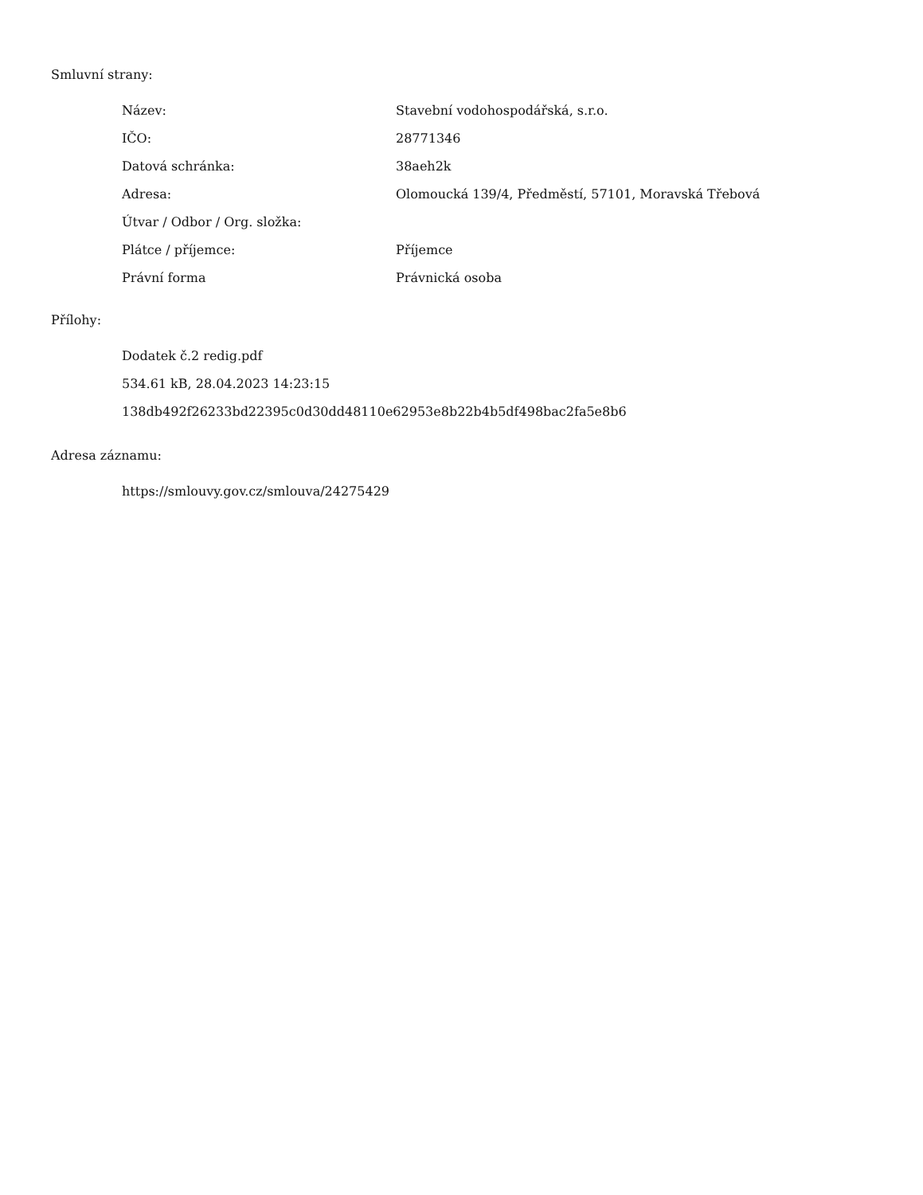Smluvní strany:
| Název: | Stavební vodohospodářská, s.r.o. |
| IČO: | 28771346 |
| Datová schránka: | 38aeh2k |
| Adresa: | Olomoucká 139/4, Předměstí, 57101, Moravská Třebová |
| Útvar / Odbor / Org. složka: | |
| Plátce / příjemce: | Příjemce |
| Právní forma | Právnická osoba |
Přílohy:
Dodatek č.2 redig.pdf
534.61 kB, 28.04.2023 14:23:15
138db492f26233bd22395c0d30dd48110e62953e8b22b4b5df498bac2fa5e8b6
Adresa záznamu:
https://smlouvy.gov.cz/smlouva/24275429